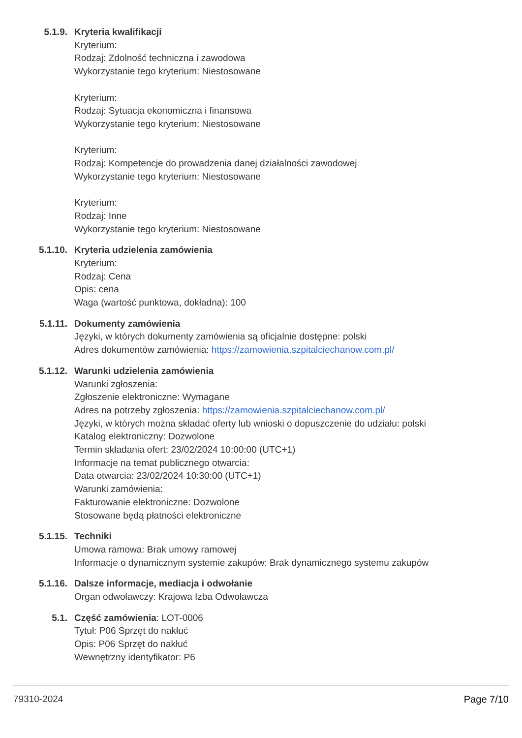5.1.9. Kryteria kwalifikacji
Kryterium:
Rodzaj: Zdolność techniczna i zawodowa
Wykorzystanie tego kryterium: Niestosowane
Kryterium:
Rodzaj: Sytuacja ekonomiczna i finansowa
Wykorzystanie tego kryterium: Niestosowane
Kryterium:
Rodzaj: Kompetencje do prowadzenia danej działalności zawodowej
Wykorzystanie tego kryterium: Niestosowane
Kryterium:
Rodzaj: Inne
Wykorzystanie tego kryterium: Niestosowane
5.1.10. Kryteria udzielenia zamówienia
Kryterium:
Rodzaj: Cena
Opis: cena
Waga (wartość punktowa, dokładna): 100
5.1.11. Dokumenty zamówienia
Języki, w których dokumenty zamówienia są oficjalnie dostępne: polski
Adres dokumentów zamówienia: https://zamowienia.szpitalciechanow.com.pl/
5.1.12. Warunki udzielenia zamówienia
Warunki zgłoszenia:
Zgłoszenie elektroniczne: Wymagane
Adres na potrzeby zgłoszenia: https://zamowienia.szpitalciechanow.com.pl/
Języki, w których można składać oferty lub wnioski o dopuszczenie do udziału: polski
Katalog elektroniczny: Dozwolone
Termin składania ofert: 23/02/2024 10:00:00 (UTC+1)
Informacje na temat publicznego otwarcia:
Data otwarcia: 23/02/2024 10:30:00 (UTC+1)
Warunki zamówienia:
Fakturowanie elektroniczne: Dozwolone
Stosowane będą płatności elektroniczne
5.1.15. Techniki
Umowa ramowa: Brak umowy ramowej
Informacje o dynamicznym systemie zakupów: Brak dynamicznego systemu zakupów
5.1.16. Dalsze informacje, mediacja i odwołanie
Organ odwoławczy: Krajowa Izba Odwoławcza
5.1. Część zamówienia: LOT-0006
Tytuł: P06 Sprzęt do nakłuć
Opis: P06 Sprzęt do nakłuć
Wewnętrzny identyfikator: P6
79310-2024 Page 7/10